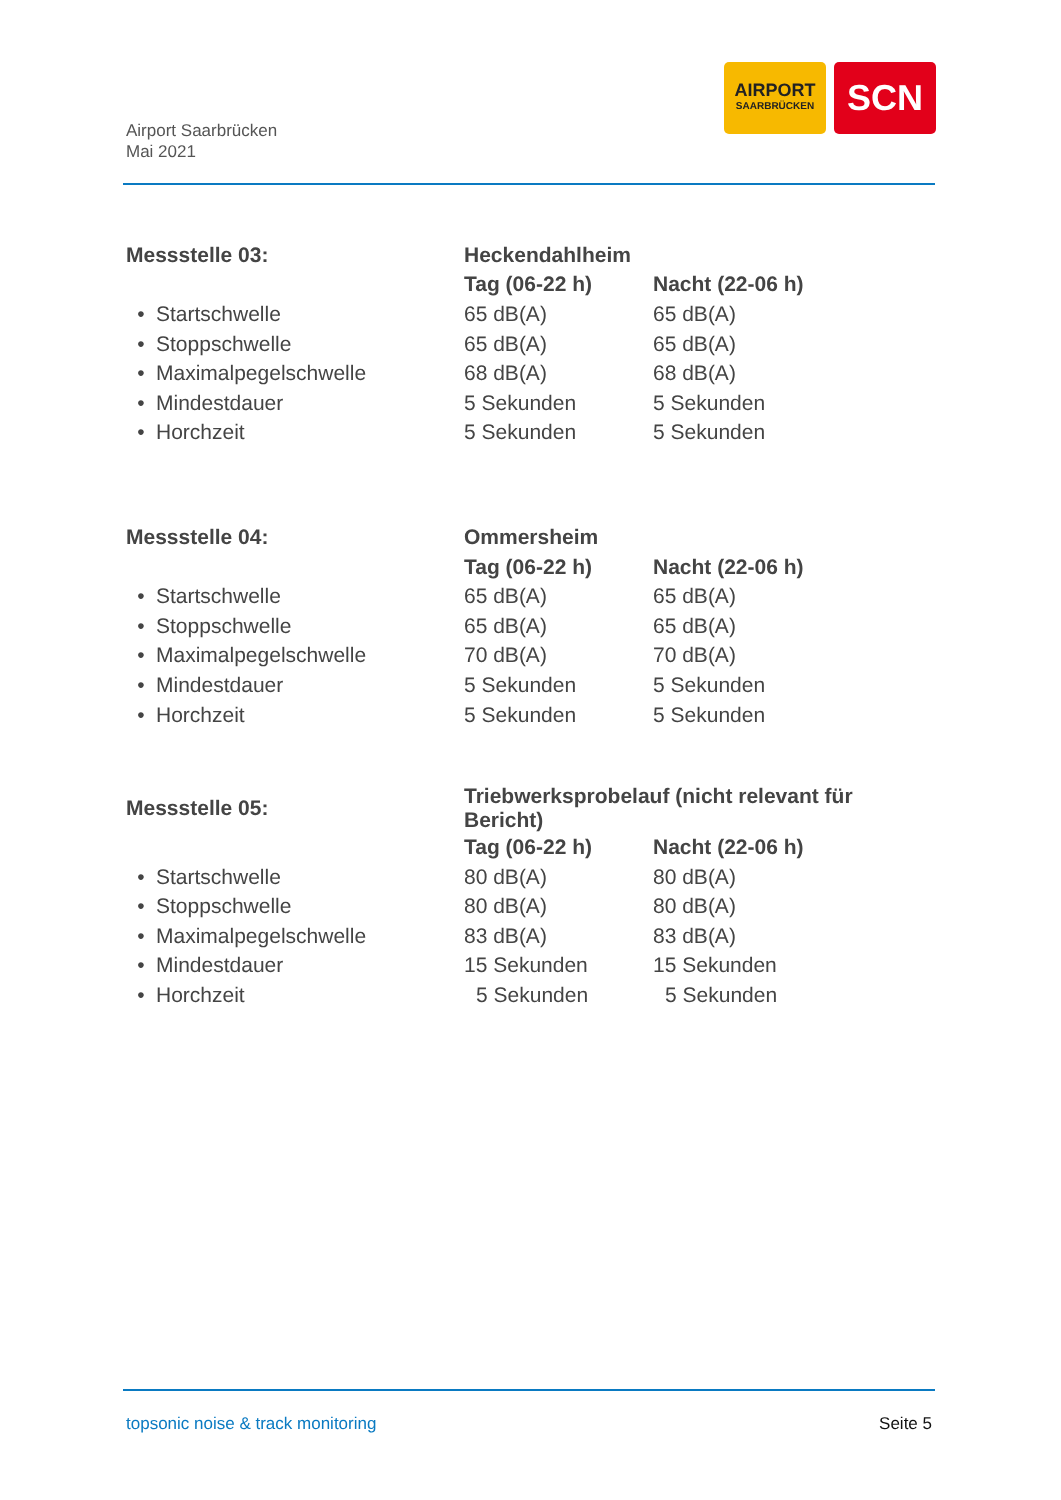Airport Saarbrücken
Mai 2021
AIRPORT
SAARBRÜCKEN
SCN
| Messstelle 03: | | | Heckendahlheim | |
| --- | --- | --- | --- | --- |
| | | | Tag (06-22 h) | Nacht (22-06 h) |
| • | Startschwelle | | 65 dB(A) | 65 dB(A) |
| • | Stoppschwelle | | 65 dB(A) | 65 dB(A) |
| • | Maximalpegelschwelle | | 68 dB(A) | 68 dB(A) |
| • | Mindestdauer | | 5 Sekunden | 5 Sekunden |
| • | Horchzeit | | 5 Sekunden | 5 Sekunden |
| Messstelle 04: | | | Ommersheim | |
| --- | --- | --- | --- | --- |
| | | | Tag (06-22 h) | Nacht (22-06 h) |
| • | Startschwelle | | 65 dB(A) | 65 dB(A) |
| • | Stoppschwelle | | 65 dB(A) | 65 dB(A) |
| • | Maximalpegelschwelle | | 70 dB(A) | 70 dB(A) |
| • | Mindestdauer | | 5 Sekunden | 5 Sekunden |
| • | Horchzeit | | 5 Sekunden | 5 Sekunden |
| Messstelle 05: | | | Triebwerksprobelauf (nicht relevant für Bericht) | |
| --- | --- | --- | --- | --- |
| | | | Tag (06-22 h) | Nacht (22-06 h) |
| • | Startschwelle | | 80 dB(A) | 80 dB(A) |
| • | Stoppschwelle | | 80 dB(A) | 80 dB(A) |
| • | Maximalpegelschwelle | | 83 dB(A) | 83 dB(A) |
| • | Mindestdauer | | 15 Sekunden | 15 Sekunden |
| • | Horchzeit | | 5 Sekunden | 5 Sekunden |
topsonic noise & track monitoring Seite 5